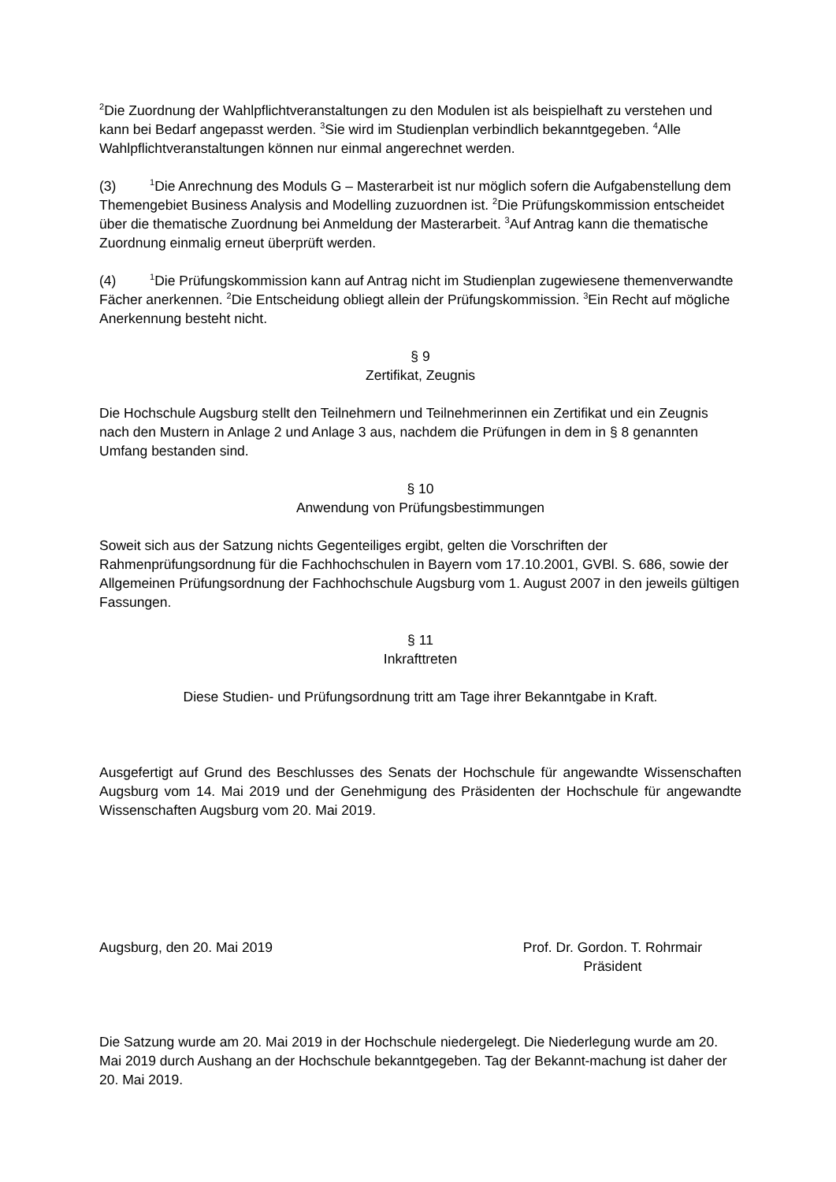<sup>2</sup> Die Zuordnung der Wahlpflichtveranstaltungen zu den Modulen ist als beispielhaft zu verstehen und kann bei Bedarf angepasst werden. <sup>3</sup>Sie wird im Studienplan verbindlich bekanntgegeben. <sup>4</sup>Alle Wahlpflichtveranstaltungen können nur einmal angerechnet werden.
(3)<sup>1</sup>Die Anrechnung des Moduls G – Masterarbeit ist nur möglich sofern die Aufgabenstellung dem Themengebiet Business Analysis and Modelling zuzuordnen ist. <sup>2</sup>Die Prüfungskommission entscheidet über die thematische Zuordnung bei Anmeldung der Masterarbeit. <sup>3</sup>Auf Antrag kann die thematische Zuordnung einmalig erneut überprüft werden.
(4)<sup>1</sup>Die Prüfungskommission kann auf Antrag nicht im Studienplan zugewiesene themenverwandte Fächer anerkennen. <sup>2</sup>Die Entscheidung obliegt allein der Prüfungskommission. <sup>3</sup>Ein Recht auf mögliche Anerkennung besteht nicht.
§ 9
Zertifikat, Zeugnis
Die Hochschule Augsburg stellt den Teilnehmern und Teilnehmerinnen ein Zertifikat und ein Zeugnis nach den Mustern in Anlage 2 und Anlage 3 aus, nachdem die Prüfungen in dem in § 8 genannten Umfang bestanden sind.
§ 10
Anwendung von Prüfungsbestimmungen
Soweit sich aus der Satzung nichts Gegenteiliges ergibt, gelten die Vorschriften der Rahmenprüfungsordnung für die Fachhochschulen in Bayern vom 17.10.2001, GVBl. S. 686, sowie der Allgemeinen Prüfungsordnung der Fachhochschule Augsburg vom 1. August 2007 in den jeweils gültigen Fassungen.
§ 11
Inkrafttreten
Diese Studien- und Prüfungsordnung tritt am Tage ihrer Bekanntgabe in Kraft.
Ausgefertigt auf Grund des Beschlusses des Senats der Hochschule für angewandte Wissenschaften Augsburg vom 14. Mai 2019 und der Genehmigung des Präsidenten der Hochschule für angewandte Wissenschaften Augsburg vom 20. Mai 2019.
Augsburg, den 20. Mai 2019 Prof. Dr. Gordon. T. Rohrmair
Präsident
Die Satzung wurde am 20. Mai 2019 in der Hochschule niedergelegt. Die Niederlegung wurde am 20. Mai 2019 durch Aushang an der Hochschule bekanntgegeben. Tag der Bekannt-machung ist daher der 20. Mai 2019.